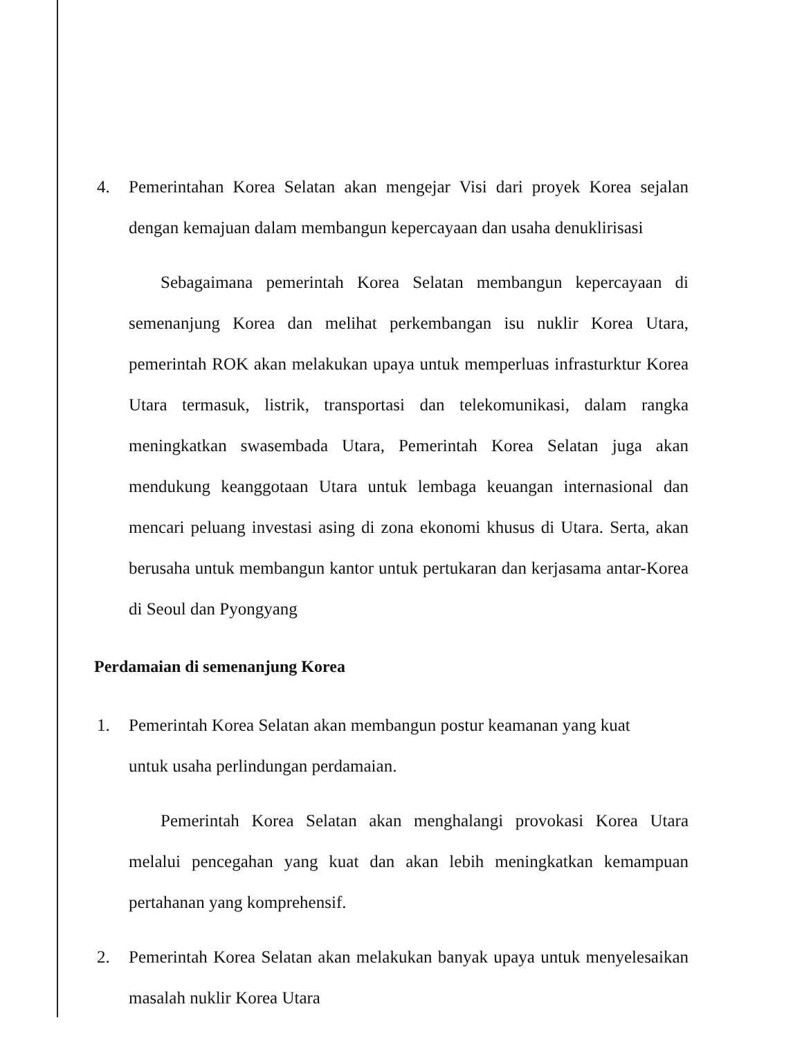4. Pemerintahan Korea Selatan akan mengejar Visi dari proyek Korea sejalan dengan kemajuan dalam membangun kepercayaan dan usaha denuklirisasi
Sebagaimana pemerintah Korea Selatan membangun kepercayaan di semenanjung Korea dan melihat perkembangan isu nuklir Korea Utara, pemerintah ROK akan melakukan upaya untuk memperluas infrasturktur Korea Utara termasuk, listrik, transportasi dan telekomunikasi, dalam rangka meningkatkan swasembada Utara, Pemerintah Korea Selatan juga akan mendukung keanggotaan Utara untuk lembaga keuangan internasional dan mencari peluang investasi asing di zona ekonomi khusus di Utara. Serta, akan berusaha untuk membangun kantor untuk pertukaran dan kerjasama antar-Korea di Seoul dan Pyongyang
Perdamaian di semenanjung Korea
1. Pemerintah Korea Selatan akan membangun postur keamanan yang kuat
untuk usaha perlindungan perdamaian.
Pemerintah Korea Selatan akan menghalangi provokasi Korea Utara melalui pencegahan yang kuat dan akan lebih meningkatkan kemampuan pertahanan yang komprehensif.
2. Pemerintah Korea Selatan akan melakukan banyak upaya untuk menyelesaikan masalah nuklir Korea Utara